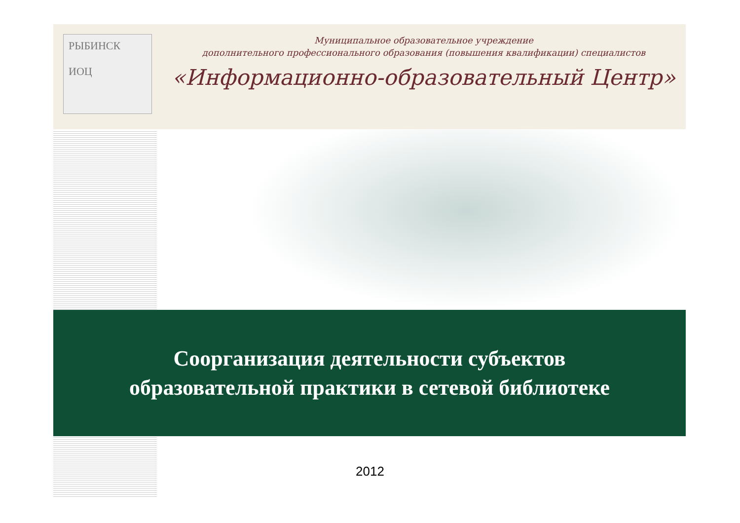РЫБИНСК
ИОЦ
Муниципальное образовательное учреждение
дополнительного профессионального образования (повышения квалификации) специалистов
«Информационно-образовательный Центр»
Соорганизация деятельности субъектов
образовательной практики в сетевой библиотеке
2012